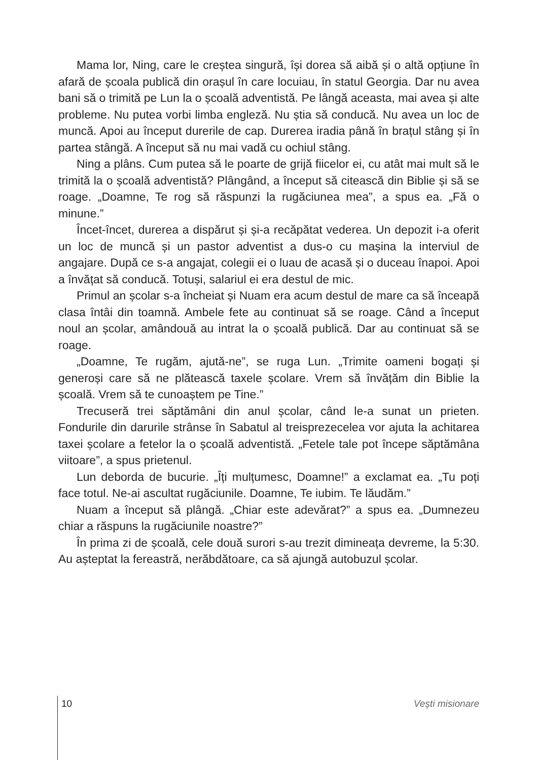Mama lor, Ning, care le creștea singură, își dorea să aibă și o altă opțiune în afară de școala publică din orașul în care locuiau, în statul Georgia. Dar nu avea bani să o trimită pe Lun la o școală adventistă. Pe lângă aceasta, mai avea și alte probleme. Nu putea vorbi limba engleză. Nu știa să conducă. Nu avea un loc de muncă. Apoi au început durerile de cap. Durerea iradia până în brațul stâng și în partea stângă. A început să nu mai vadă cu ochiul stâng.
Ning a plâns. Cum putea să le poarte de grijă fiicelor ei, cu atât mai mult să le trimită la o școală adventistă? Plângând, a început să citească din Biblie și să se roage. „Doamne, Te rog să răspunzi la rugăciunea mea”, a spus ea. „Fă o minune.”
Încet-încet, durerea a dispărut și și-a recăpătat vederea. Un depozit i-a oferit un loc de muncă și un pastor adventist a dus-o cu mașina la interviul de angajare. După ce s-a angajat, colegii ei o luau de acasă și o duceau înapoi. Apoi a învățat să conducă. Totuși, salariul ei era destul de mic.
Primul an școlar s-a încheiat și Nuam era acum destul de mare ca să înceapă clasa întâi din toamnă. Ambele fete au continuat să se roage. Când a început noul an școlar, amândouă au intrat la o școală publică. Dar au continuat să se roage.
„Doamne, Te rugăm, ajută-ne”, se ruga Lun. „Trimite oameni bogați și generoși care să ne plătească taxele școlare. Vrem să învățăm din Biblie la școală. Vrem să te cunoaștem pe Tine.”
Trecuseră trei săptămâni din anul școlar, când le-a sunat un prieten. Fondurile din darurile strânse în Sabatul al treisprezecelea vor ajuta la achitarea taxei școlare a fetelor la o școală adventistă. „Fetele tale pot începe săptămâna viitoare”, a spus prietenul.
Lun deborda de bucurie. „Îți mulțumesc, Doamne!” a exclamat ea. „Tu poți face totul. Ne-ai ascultat rugăciunile. Doamne, Te iubim. Te lăudăm.”
Nuam a început să plângă. „Chiar este adevărat?” a spus ea. „Dumnezeu chiar a răspuns la rugăciunile noastre?”
În prima zi de școală, cele două surori s-au trezit dimineața devreme, la 5:30. Au așteptat la fereastră, nerăbdătoare, ca să ajungă autobuzul școlar.
10 Vești misionare